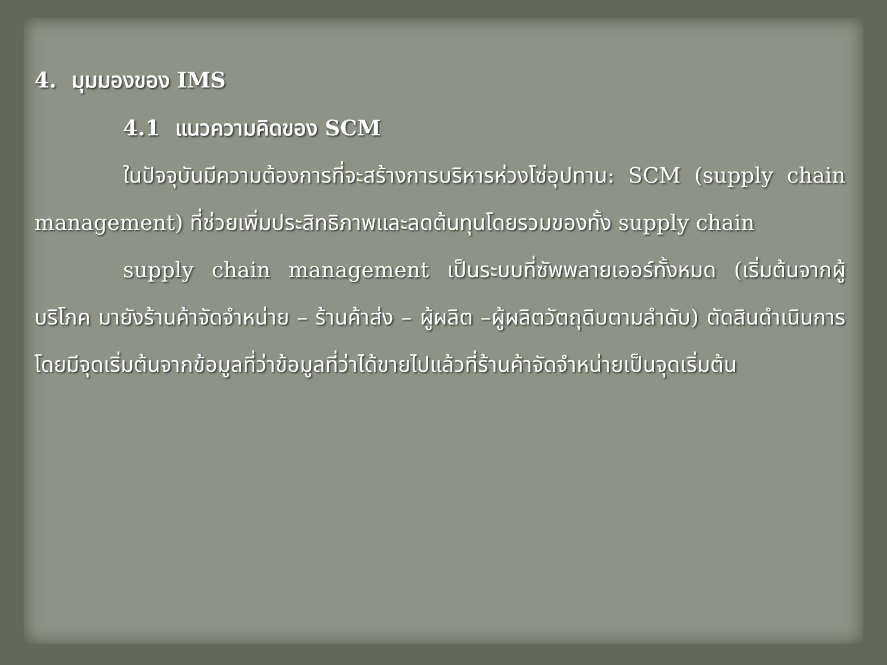4. มุมมองของ IMS
4.1 แนวความคิดของ SCM
ในปัจจุบันมีความต้องการที่จะสร้างการบริหารห่วงโซ่อุปทาน: SCM (supply chain management) ที่ช่วยเพิ่มประสิทธิภาพและลดต้นทุนโดยรวมของทั้ง supply chain
supply chain management เป็นระบบที่ซัพพลายเออร์ทั้งหมด (เริ่มต้นจากผู้บริโภค มายังร้านค้าจัดจำหน่าย – ร้านค้าส่ง – ผู้ผลิต –ผู้ผลิตวัตถุดิบตามลำดับ) ตัดสินดำเนินการโดยมีจุดเริ่มต้นจากข้อมูลที่ว่าข้อมูลที่ว่าได้ขายไปแล้วที่ร้านค้าจัดจำหน่ายเป็นจุดเริ่มต้น